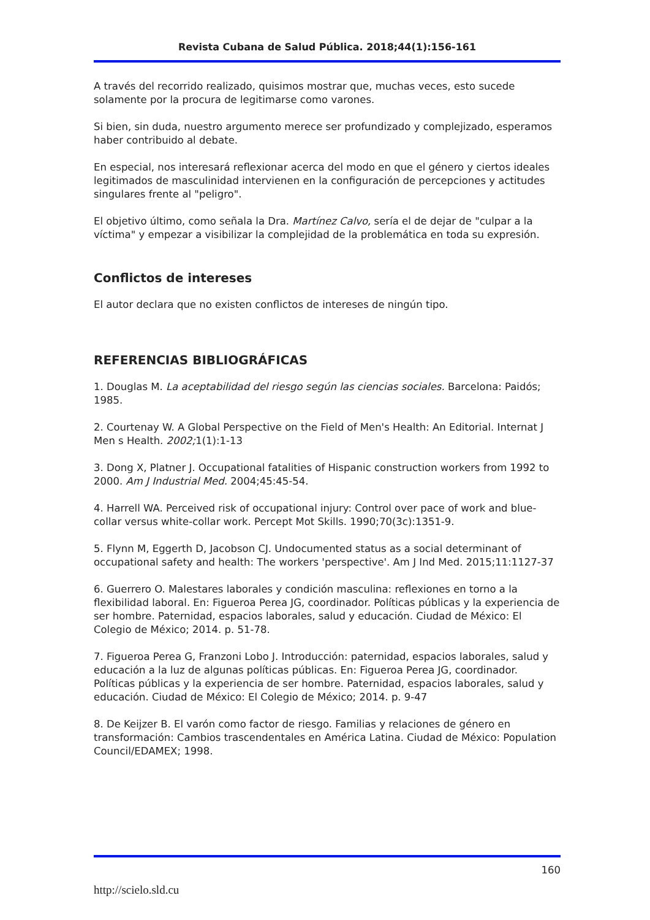Revista Cubana de Salud Pública. 2018;44(1):156-161
A través del recorrido realizado, quisimos mostrar que, muchas veces, esto sucede solamente por la procura de legitimarse como varones.
Si bien, sin duda, nuestro argumento merece ser profundizado y complejizado, esperamos haber contribuido al debate.
En especial, nos interesará reflexionar acerca del modo en que el género y ciertos ideales legitimados de masculinidad intervienen en la configuración de percepciones y actitudes singulares frente al "peligro".
El objetivo último, como señala la Dra. Martínez Calvo, sería el de dejar de "culpar a la víctima" y empezar a visibilizar la complejidad de la problemática en toda su expresión.
Conflictos de intereses
El autor declara que no existen conflictos de intereses de ningún tipo.
REFERENCIAS BIBLIOGRÁFICAS
1. Douglas M. La aceptabilidad del riesgo según las ciencias sociales. Barcelona: Paidós; 1985.
2. Courtenay W. A Global Perspective on the Field of Men's Health: An Editorial. Internat J Men s Health. 2002; 1(1):1-13
3. Dong X, Platner J. Occupational fatalities of Hispanic construction workers from 1992 to 2000. Am J Industrial Med. 2004;45:45-54.
4. Harrell WA. Perceived risk of occupational injury: Control over pace of work and blue-collar versus white-collar work. Percept Mot Skills. 1990;70(3c):1351-9.
5. Flynn M, Eggerth D, Jacobson CJ. Undocumented status as a social determinant of occupational safety and health: The workers 'perspective'. Am J Ind Med. 2015;11:1127-37
6. Guerrero O. Malestares laborales y condición masculina: reflexiones en torno a la flexibilidad laboral. En: Figueroa Perea JG, coordinador. Políticas públicas y la experiencia de ser hombre. Paternidad, espacios laborales, salud y educación. Ciudad de México: El Colegio de México; 2014. p. 51-78.
7. Figueroa Perea G, Franzoni Lobo J. Introducción: paternidad, espacios laborales, salud y educación a la luz de algunas políticas públicas. En: Figueroa Perea JG, coordinador. Políticas públicas y la experiencia de ser hombre. Paternidad, espacios laborales, salud y educación. Ciudad de México: El Colegio de México; 2014. p. 9-47
8. De Keijzer B. El varón como factor de riesgo. Familias y relaciones de género en transformación: Cambios trascendentales en América Latina. Ciudad de México: Population Council/EDAMEX; 1998.
160
http://scielo.sld.cu